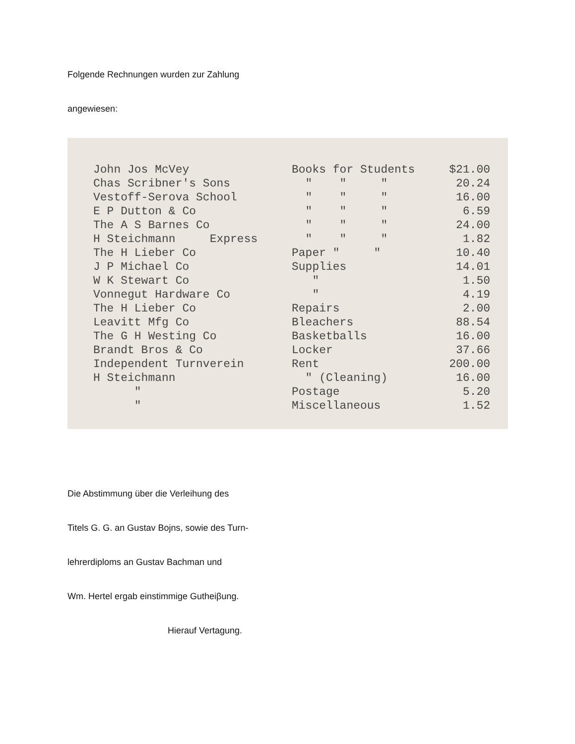Folgende Rechnungen wurden zur Zahlung
angewiesen:
| John Jos McVey | Books for Students | $21.00 |
| Chas Scribner's Sons | " " " | 20.24 |
| Vestoff-Serova School | " " " | 16.00 |
| E P Dutton & Co | " " " | 6.59 |
| The A S Barnes Co | " " " | 24.00 |
| H Steichmann Express | " " " | 1.82 |
| The H Lieber Co | Paper " " | 10.40 |
| J P Michael Co | Supplies | 14.01 |
| W K Stewart Co | " | 1.50 |
| Vonnegut Hardware Co | " | 4.19 |
| The H Lieber Co | Repairs | 2.00 |
| Leavitt Mfg Co | Bleachers | 88.54 |
| The G H Westing Co | Basketballs | 16.00 |
| Brandt Bros & Co | Locker | 37.66 |
| Independent Turnverein | Rent | 200.00 |
| H Steichmann | " (Cleaning) | 16.00 |
| " | Postage | 5.20 |
| " | Miscellaneous | 1.52 |
Die Abstimmung über die Verleihung des
Titels G. G. an Gustav Bojns, sowie des Turn-
lehrerdiploms an Gustav Bachman und
Wm. Hertel ergab einstimmige Gutheiβung.
Hierauf Vertagung.